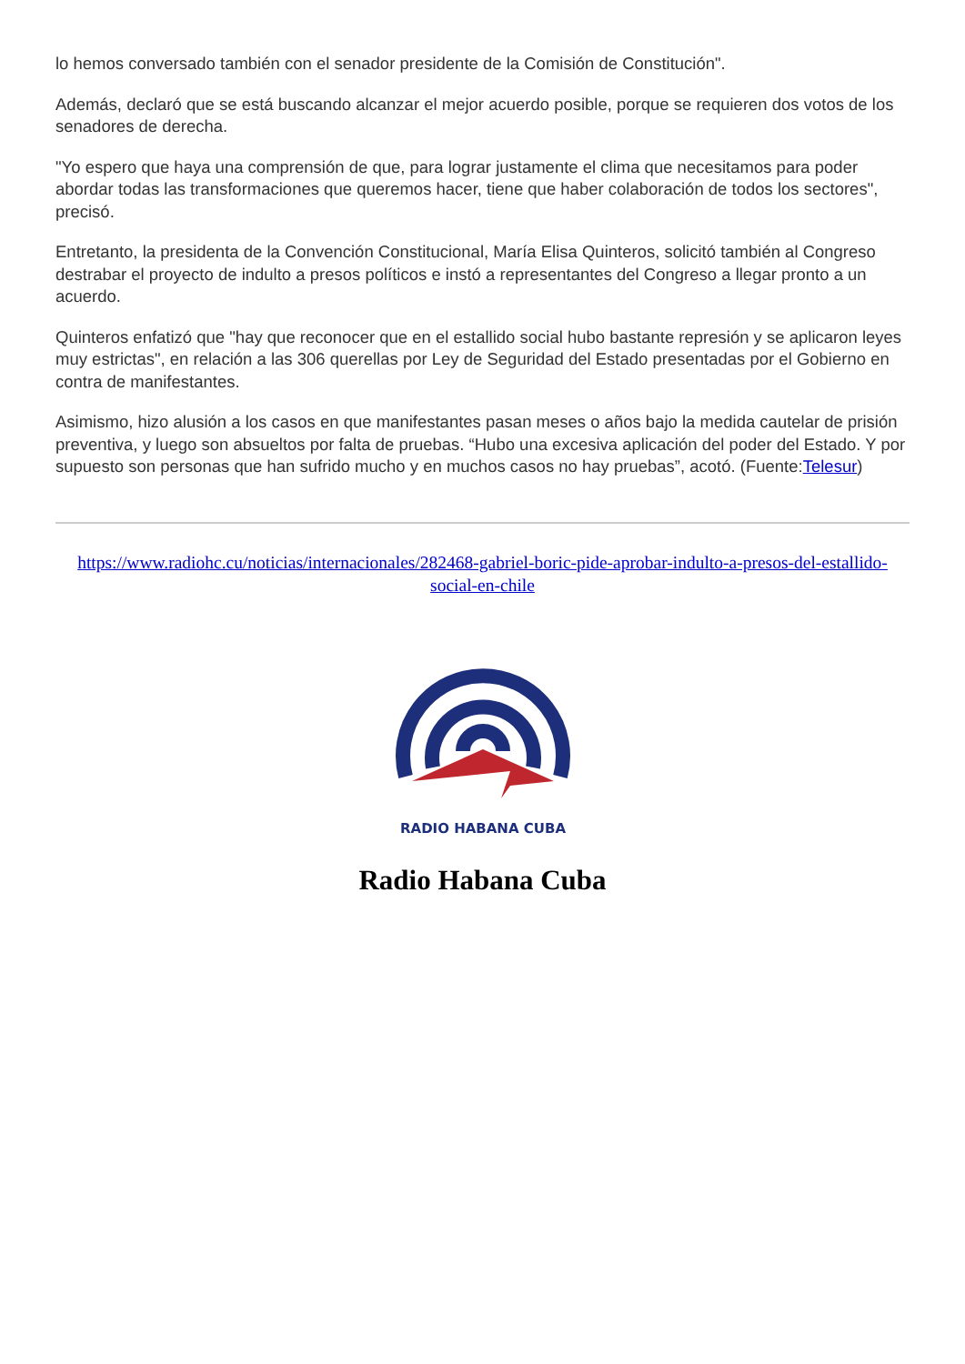lo hemos conversado también con el senador presidente de la Comisión de Constitución".
Además, declaró que se está buscando alcanzar el mejor acuerdo posible, porque se requieren dos votos de los senadores de derecha.
"Yo espero que haya una comprensión de que, para lograr justamente el clima que necesitamos para poder abordar todas las transformaciones que queremos hacer, tiene que haber colaboración de todos los sectores", precisó.
Entretanto, la presidenta de la Convención Constitucional, María Elisa Quinteros, solicitó también al Congreso destrabar el proyecto de indulto a presos políticos e instó a representantes del Congreso a llegar pronto a un acuerdo.
Quinteros enfatizó que "hay que reconocer que en el estallido social hubo bastante represión y se aplicaron leyes muy estrictas", en relación a las 306 querellas por Ley de Seguridad del Estado presentadas por el Gobierno en contra de manifestantes.
Asimismo, hizo alusión a los casos en que manifestantes pasan meses o años bajo la medida cautelar de prisión preventiva, y luego son absueltos por falta de pruebas. “Hubo una excesiva aplicación del poder del Estado. Y por supuesto son personas que han sufrido mucho y en muchos casos no hay pruebas”, acotó. (Fuente:Telesur)
https://www.radiohc.cu/noticias/internacionales/282468-gabriel-boric-pide-aprobar-indulto-a-presos-del-estallido-social-en-chile
RADIO HABANA CUBA
Radio Habana Cuba